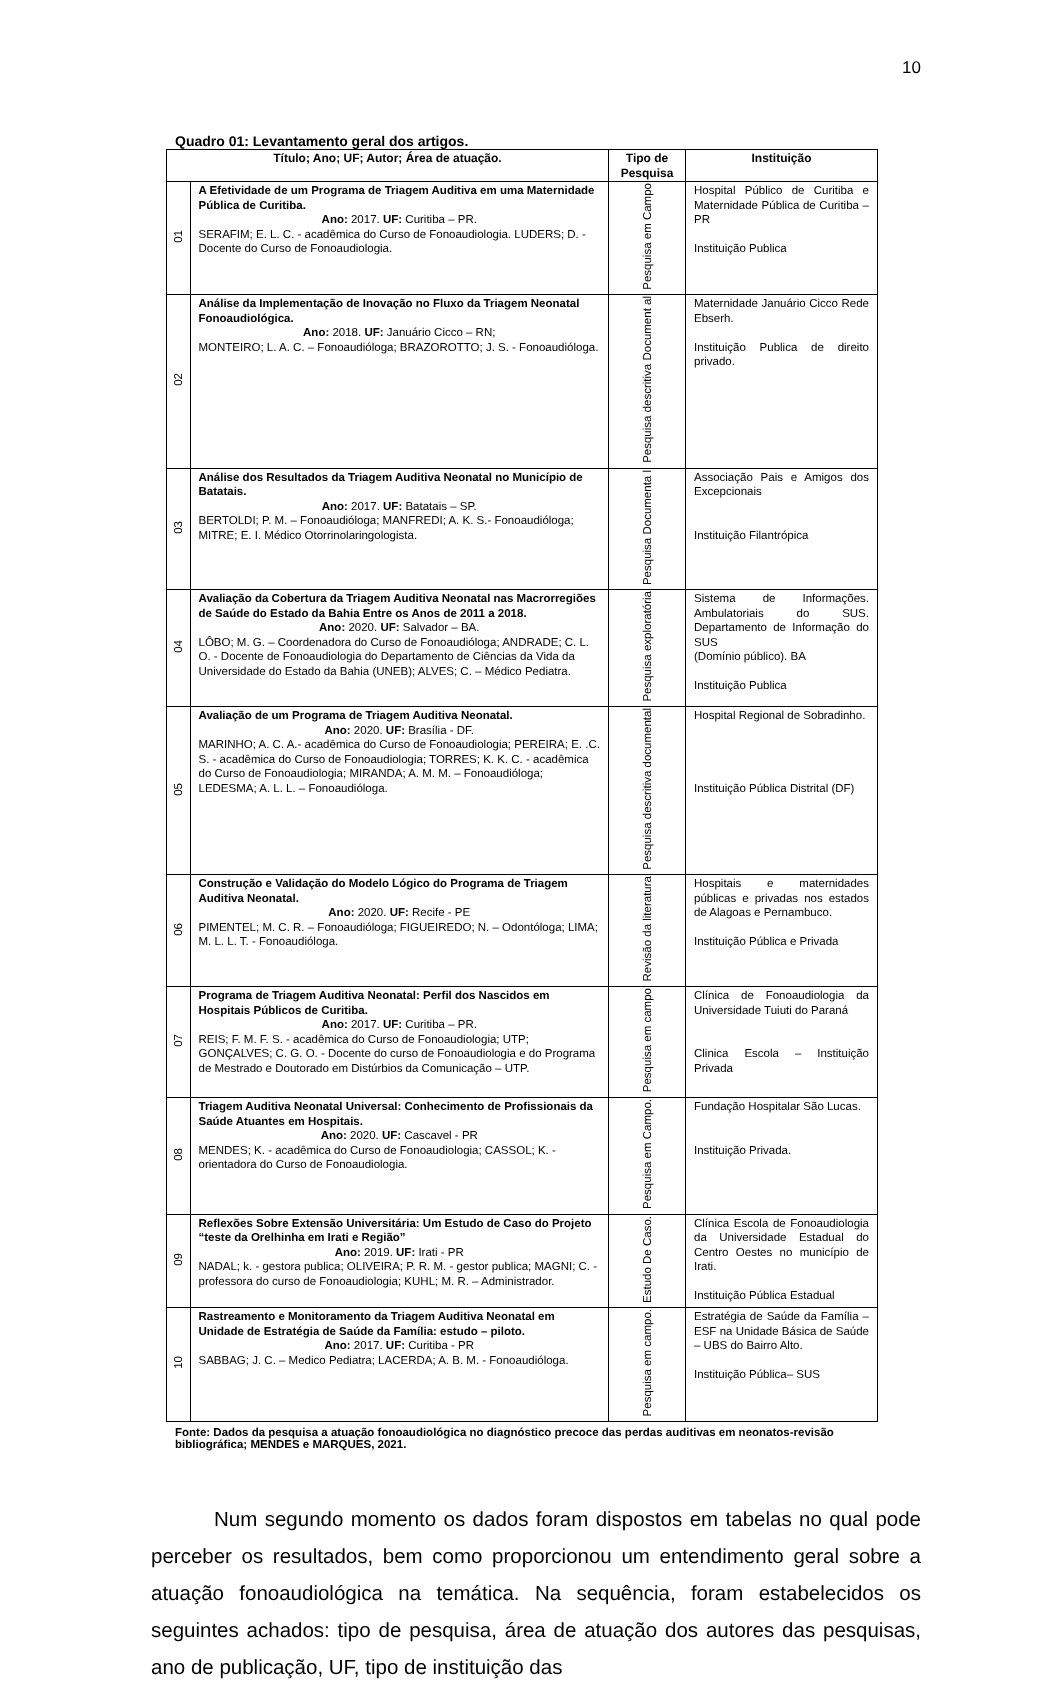10
Quadro 01: Levantamento geral dos artigos.
| Título; Ano; UF; Autor; Área de atuação. | | Tipo de Pesquisa | Instituição |
| --- | --- | --- | --- |
| 01 | A Efetividade de um Programa de Triagem Auditiva em uma Maternidade Pública de Curitiba. Ano: 2017. UF: Curitiba – PR. SERAFIM; E. L. C. - acadêmica do Curso de Fonoaudiologia. LUDERS; D. - Docente do Curso de Fonoaudiologia. | Pesquisa em Campo | Hospital Público de Curitiba e Maternidade Pública de Curitiba – PR Instituição Publica |
| 02 | Análise da Implementação de Inovação no Fluxo da Triagem Neonatal Fonoaudiológica. Ano: 2018. UF: Januário Cicco – RN; MONTEIRO; L. A. C. – Fonoaudióloga; BRAZOROTTO; J. S. - Fonoaudióloga. | Pesquisa descritiva Document al | Maternidade Januário Cicco Rede Ebserh. Instituição Publica de direito privado. |
| 03 | Análise dos Resultados da Triagem Auditiva Neonatal no Município de Batatais. Ano: 2017. UF: Batatais – SP. BERTOLDI; P. M. – Fonoaudióloga; MANFREDI; A. K. S.- Fonoaudióloga; MITRE; E. I. Médico Otorrinolaringologista. | Pesquisa Documenta l | Associação Pais e Amigos dos Excepcionais Instituição Filantrópica |
| 04 | Avaliação da Cobertura da Triagem Auditiva Neonatal nas Macrorregiões de Saúde do Estado da Bahia Entre os Anos de 2011 a 2018. Ano: 2020. UF: Salvador – BA. LÔBO; M. G. – Coordenadora do Curso de Fonoaudióloga; ANDRADE; C. L. O. - Docente de Fonoaudiologia do Departamento de Ciências da Vida da Universidade do Estado da Bahia (UNEB); ALVES; C. – Médico Pediatra. | Pesquisa exploratória | Sistema de Informações. Ambulatoriais do SUS. Departamento de Informação do SUS (Domínio público). BA Instituição Publica |
| 05 | Avaliação de um Programa de Triagem Auditiva Neonatal. Ano: 2020. UF: Brasília - DF. MARINHO; A. C. A.- acadêmica do Curso de Fonoaudiologia; PEREIRA; E. .C. S. - acadêmica do Curso de Fonoaudiologia; TORRES; K. K. C. - acadêmica do Curso de Fonoaudiologia; MIRANDA; A. M. M. – Fonoaudióloga; LEDESMA; A. L. L. – Fonoaudióloga. | Pesquisa descritiva documental | Hospital Regional de Sobradinho. Instituição Pública Distrital (DF) |
| 06 | Construção e Validação do Modelo Lógico do Programa de Triagem Auditiva Neonatal. Ano: 2020. UF: Recife - PE PIMENTEL; M. C. R. – Fonoaudióloga; FIGUEIREDO; N. – Odontóloga; LIMA; M. L. L. T. - Fonoaudióloga. | Revisão da literatura | Hospitais e maternidades públicas e privadas nos estados de Alagoas e Pernambuco. Instituição Pública e Privada |
| 07 | Programa de Triagem Auditiva Neonatal: Perfil dos Nascidos em Hospitais Públicos de Curitiba. Ano: 2017. UF: Curitiba – PR. REIS; F. M. F. S. - acadêmica do Curso de Fonoaudiologia; UTP; GONÇALVES; C. G. O. - Docente do curso de Fonoaudiologia e do Programa de Mestrado e Doutorado em Distúrbios da Comunicação – UTP. | Pesquisa em campo | Clínica de Fonoaudiologia da Universidade Tuiuti do Paraná Clinica Escola – Instituição Privada |
| 08 | Triagem Auditiva Neonatal Universal: Conhecimento de Profissionais da Saúde Atuantes em Hospitais. Ano: 2020. UF: Cascavel - PR MENDES; K. - acadêmica do Curso de Fonoaudiologia; CASSOL; K. - orientadora do Curso de Fonoaudiologia. | Pesquisa em Campo. | Fundação Hospitalar São Lucas. Instituição Privada. |
| 09 | Reflexões Sobre Extensão Universitária: Um Estudo de Caso do Projeto “teste da Orelhinha em Irati e Região” Ano: 2019. UF: Irati - PR NADAL; k. - gestora publica; OLIVEIRA; P. R. M. - gestor publica; MAGNI; C. - professora do curso de Fonoaudiologia; KUHL; M. R. – Administrador. | Estudo De Caso. | Clínica Escola de Fonoaudiologia da Universidade Estadual do Centro Oestes no município de Irati. Instituição Pública Estadual |
| 10 | Rastreamento e Monitoramento da Triagem Auditiva Neonatal em Unidade de Estratégia de Saúde da Família: estudo – piloto. Ano: 2017. UF: Curitiba - PR SABBAG; J. C. – Medico Pediatra; LACERDA; A. B. M. - Fonoaudióloga. | Pesquisa em campo. | Estratégia de Saúde da Família – ESF na Unidade Básica de Saúde – UBS do Bairro Alto. Instituição Pública– SUS |
Fonte: Dados da pesquisa a atuação fonoaudiológica no diagnóstico precoce das perdas auditivas em neonatos-revisão bibliográfica; MENDES e MARQUES, 2021.
Num segundo momento os dados foram dispostos em tabelas no qual pode perceber os resultados, bem como proporcionou um entendimento geral sobre a atuação fonoaudiológica na temática. Na sequência, foram estabelecidos os seguintes achados: tipo de pesquisa, área de atuação dos autores das pesquisas, ano de publicação, UF, tipo de instituição das